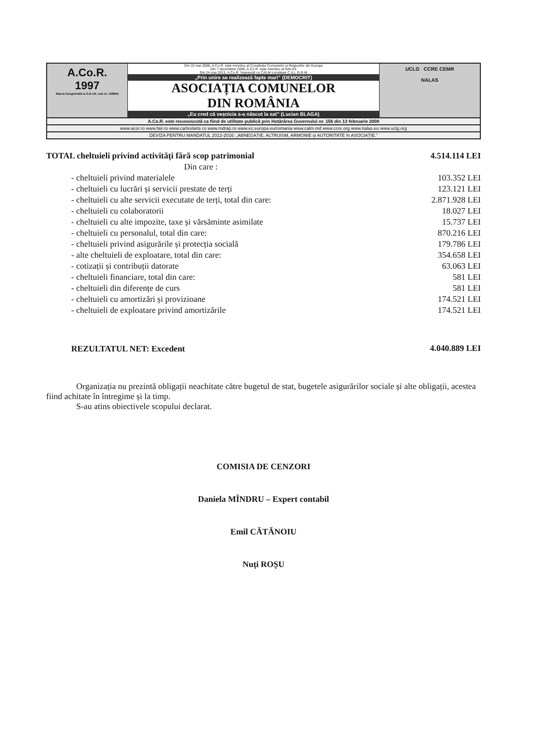A.Co.R.
1997
Marca înregistrată la O.S.I.M. sub nr. 108840
Din 10 mai 2006, A.Co.R. este membru al Consiliului Comunelor și Regiunilor din Europa
Din 7 decembrie 2009, A.Co.R. este membru al NALAS
Din 24 mai 2013, A.Co.R. împreună cu CALM constituie C.A.L.R.R.M
„Prin unire se realizează fapte mari” (DEMOCRIT)
ASOCIAȚIA COMUNELOR
DIN ROMÂNIA
„Eu cred că veșnicia s-a născut la sat” (Lucian BLAGA)
UCLG CCRE CEMR
NALAS
A.Co.R. este recunoscută ca fiind de utilitate publică prin Hotărârea Guvernului nr. 156 din 13 februarie 2008
www.acor.ro www.fair.ro www.carteslarte.ro www.mdrap.ro www.ec.europa.eu/romania www.calm.md www.ccre.org www.nalas.eu www.uclg.org
DEVIZA PENTRU MANDATUL 2012-2016: „ABNEGAȚIE, ALTRUISM, ARMONIE și AUTORITATE în ASOCIAȚIE.”
| TOTAL cheltuieli privind activități fără scop patrimonial | 4.514.114 LEI |
| Din care : | |
| - cheltuieli privind materialele | 103.352 LEI |
| - cheltuieli cu lucrări și servicii prestate de terți | 123.121 LEI |
| - cheltuieli cu alte servicii executate de terți, total din care: | 2.871.928 LEI |
| - cheltuieli cu colaboratorii | 18.027 LEI |
| - cheltuieli cu alte impozite, taxe și vărsăminte asimilate | 15.737 LEI |
| - cheltuieli cu personalul, total din care: | 870.216 LEI |
| - cheltuieli privind asigurările și protecția socială | 179.786 LEI |
| - alte cheltuieli de exploatare, total din care: | 354.658 LEI |
| - cotizații și contribuții datorate | 63.063 LEI |
| - cheltuieli financiare, total din care: | 581 LEI |
| - cheltuieli din diferențe de curs | 581 LEI |
| - cheltuieli cu amortizări și provizioane | 174.521 LEI |
| - cheltuieli de exploatare privind amortizările | 174.521 LEI |
| REZULTATUL NET: Excedent | 4.040.889 LEI |
Organizația nu prezintă obligații neachitate către bugetul de stat, bugetele asigurărilor sociale și alte obligații, acestea fiind achitate în întregime și la timp.
S-au atins obiectivele scopului declarat.
COMISIA DE CENZORI
Daniela MÎNDRU – Expert contabil
Emil CĂTĂNOIU
Nuți ROȘU